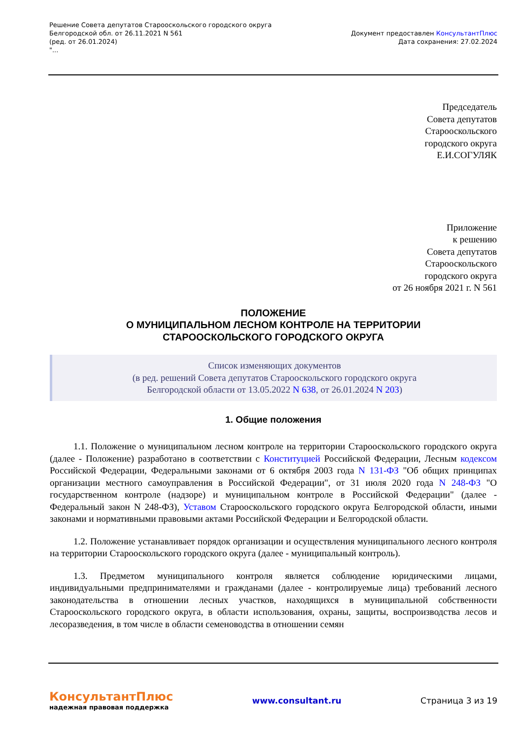Решение Совета депутатов Старооскольского городского округа
Белгородской обл. от 26.11.2021 N 561
(ред. от 26.01.2024)
"...
Документ предоставлен КонсультантПлюс
Дата сохранения: 27.02.2024
Председатель
Совета депутатов
Старооскольского
городского округа
Е.И.СОГУЛЯК
Приложение
к решению
Совета депутатов
Старооскольского
городского округа
от 26 ноября 2021 г. N 561
ПОЛОЖЕНИЕ
О МУНИЦИПАЛЬНОМ ЛЕСНОМ КОНТРОЛЕ НА ТЕРРИТОРИИ
СТАРООСКОЛЬСКОГО ГОРОДСКОГО ОКРУГА
Список изменяющих документов
(в ред. решений Совета депутатов Старооскольского городского округа
Белгородской области от 13.05.2022 N 638, от 26.01.2024 N 203)
1. Общие положения
1.1. Положение о муниципальном лесном контроле на территории Старооскольского городского округа (далее - Положение) разработано в соответствии с Конституцией Российской Федерации, Лесным кодексом Российской Федерации, Федеральными законами от 6 октября 2003 года N 131-ФЗ "Об общих принципах организации местного самоуправления в Российской Федерации", от 31 июля 2020 года N 248-ФЗ "О государственном контроле (надзоре) и муниципальном контроле в Российской Федерации" (далее - Федеральный закон N 248-ФЗ), Уставом Старооскольского городского округа Белгородской области, иными законами и нормативными правовыми актами Российской Федерации и Белгородской области.
1.2. Положение устанавливает порядок организации и осуществления муниципального лесного контроля на территории Старооскольского городского округа (далее - муниципальный контроль).
1.3. Предметом муниципального контроля является соблюдение юридическими лицами, индивидуальными предпринимателями и гражданами (далее - контролируемые лица) требований лесного законодательства в отношении лесных участков, находящихся в муниципальной собственности Старооскольского городского округа, в области использования, охраны, защиты, воспроизводства лесов и лесоразведения, в том числе в области семеноводства в отношении семян
КонсультантПлюс
надежная правовая поддержка
www.consultant.ru Страница 3 из 19